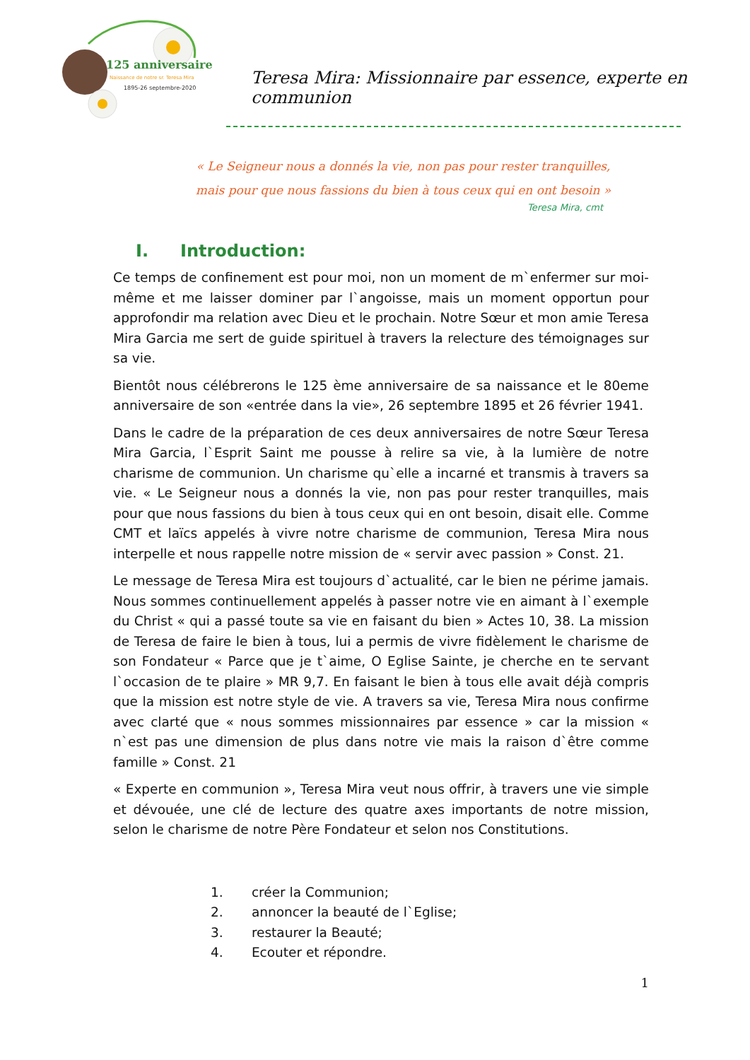125 anniversaire
Naissance de notre sr. Teresa Mira
1895-26 septembre-2020
Teresa Mira: Missionnaire par essence, experte en communion
« Le Seigneur nous a donnés la vie, non pas pour rester tranquilles,
mais pour que nous fassions du bien à tous ceux qui en ont besoin »
Teresa Mira, cmt
I. Introduction:
Ce temps de confinement est pour moi, non un moment de m`enfermer sur moi-même et me laisser dominer par l`angoisse, mais un moment opportun pour approfondir ma relation avec Dieu et le prochain. Notre Sœur et mon amie Teresa Mira Garcia me sert de guide spirituel à travers la relecture des témoignages sur sa vie.
Bientôt nous célébrerons le 125 ème anniversaire de sa naissance et le 80eme anniversaire de son «entrée dans la vie», 26 septembre 1895 et 26 février 1941.
Dans le cadre de la préparation de ces deux anniversaires de notre Sœur Teresa Mira Garcia, l`Esprit Saint me pousse à relire sa vie, à la lumière de notre charisme de communion. Un charisme qu`elle a incarné et transmis à travers sa vie. « Le Seigneur nous a donnés la vie, non pas pour rester tranquilles, mais pour que nous fassions du bien à tous ceux qui en ont besoin, disait elle. Comme CMT et laïcs appelés à vivre notre charisme de communion, Teresa Mira nous interpelle et nous rappelle notre mission de « servir avec passion » Const. 21.
Le message de Teresa Mira est toujours d`actualité, car le bien ne périme jamais. Nous sommes continuellement appelés à passer notre vie en aimant à l`exemple du Christ « qui a passé toute sa vie en faisant du bien » Actes 10, 38. La mission de Teresa de faire le bien à tous, lui a permis de vivre fidèlement le charisme de son Fondateur « Parce que je t`aime, O Eglise Sainte, je cherche en te servant l`occasion de te plaire » MR 9,7. En faisant le bien à tous elle avait déjà compris que la mission est notre style de vie. A travers sa vie, Teresa Mira nous confirme avec clarté que « nous sommes missionnaires par essence » car la mission « n`est pas une dimension de plus dans notre vie mais la raison d`être comme famille » Const. 21
« Experte en communion », Teresa Mira veut nous offrir, à travers une vie simple et dévouée, une clé de lecture des quatre axes importants de notre mission, selon le charisme de notre Père Fondateur et selon nos Constitutions.
1. créer la Communion;
2. annoncer la beauté de l`Eglise;
3. restaurer la Beauté;
4. Ecouter et répondre.
1